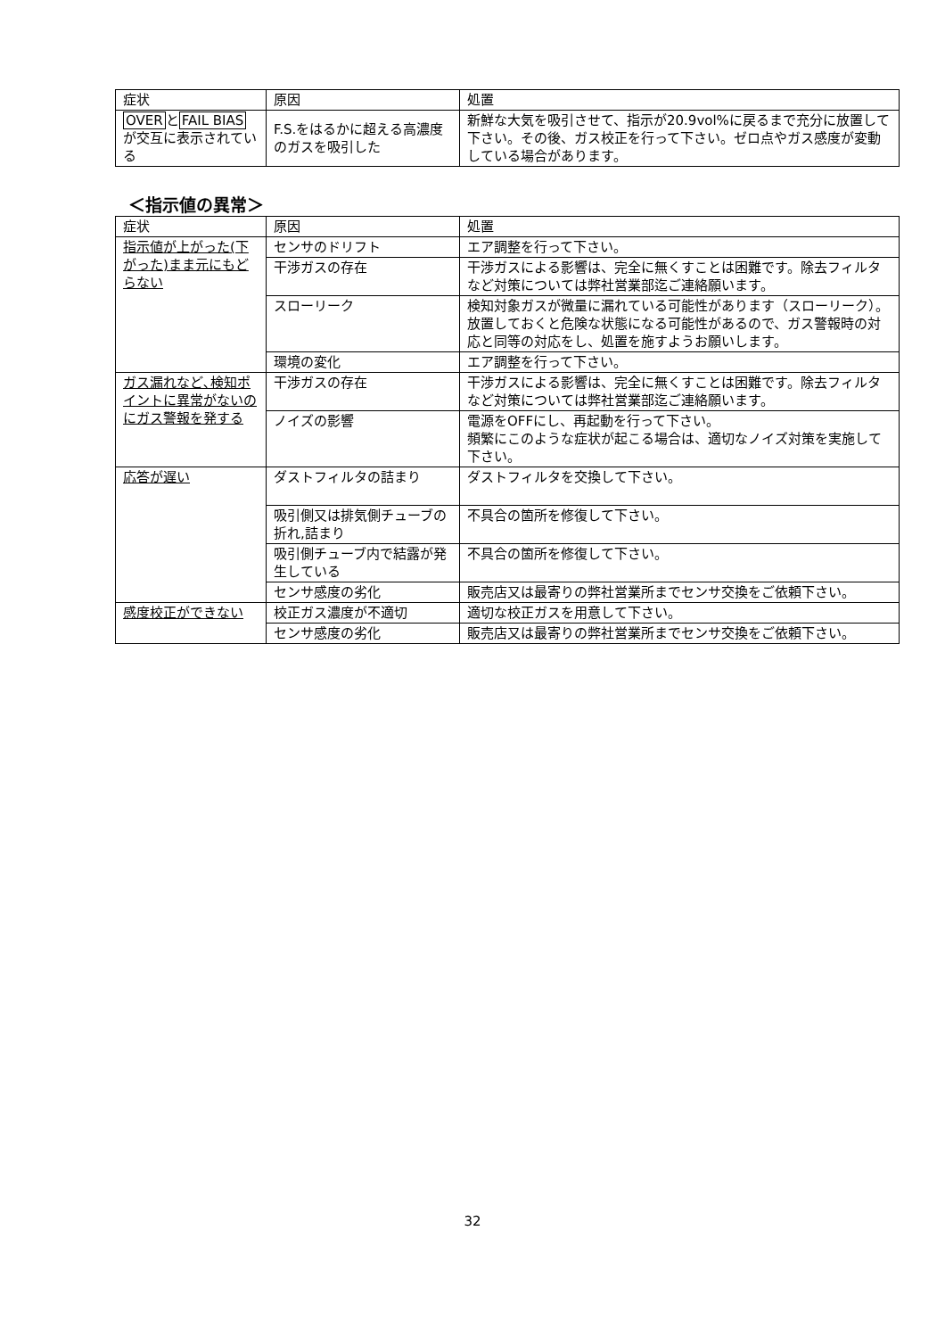| 症状 | 原因 | 処置 |
| --- | --- | --- |
| OVER と FAIL BIAS が交互に表示されている | F.S.をはるかに超える高濃度のガスを吸引した | 新鮮な大気を吸引させて、指示が20.9vol%に戻るまで充分に放置して下さい。その後、ガス校正を行って下さい。ゼロ点やガス感度が変動している場合があります。 |
＜指示値の異常＞
| 症状 | 原因 | 処置 |
| --- | --- | --- |
| 指示値が上がった(下がった)まま元にもどらない | センサのドリフト | エア調整を行って下さい。 |
| | 干渉ガスの存在 | 干渉ガスによる影響は、完全に無くすことは困難です。除去フィルタなど対策については弊社営業部迄ご連絡願います。 |
| | スローリーク | 検知対象ガスが微量に漏れている可能性があります（スローリーク）。放置しておくと危険な状態になる可能性があるので、ガス警報時の対応と同等の対応をし、処置を施すようお願いします。 |
| | 環境の変化 | エア調整を行って下さい。 |
| ガス漏れなど､検知ポイントに異常がないのにガス警報を発する | 干渉ガスの存在 | 干渉ガスによる影響は、完全に無くすことは困難です。除去フィルタなど対策については弊社営業部迄ご連絡願います。 |
| | ノイズの影響 | 電源をOFFにし、再起動を行って下さい。 頻繁にこのような症状が起こる場合は、適切なノイズ対策を実施して下さい。 |
| 応答が遅い | ダストフィルタの詰まり | ダストフィルタを交換して下さい。 |
| | 吸引側又は排気側チューブの折れ,詰まり | 不具合の箇所を修復して下さい。 |
| | 吸引側チューブ内で結露が発生している | 不具合の箇所を修復して下さい。 |
| | センサ感度の劣化 | 販売店又は最寄りの弊社営業所までセンサ交換をご依頼下さい。 |
| 感度校正ができない | 校正ガス濃度が不適切 | 適切な校正ガスを用意して下さい。 |
| | センサ感度の劣化 | 販売店又は最寄りの弊社営業所までセンサ交換をご依頼下さい。 |
32